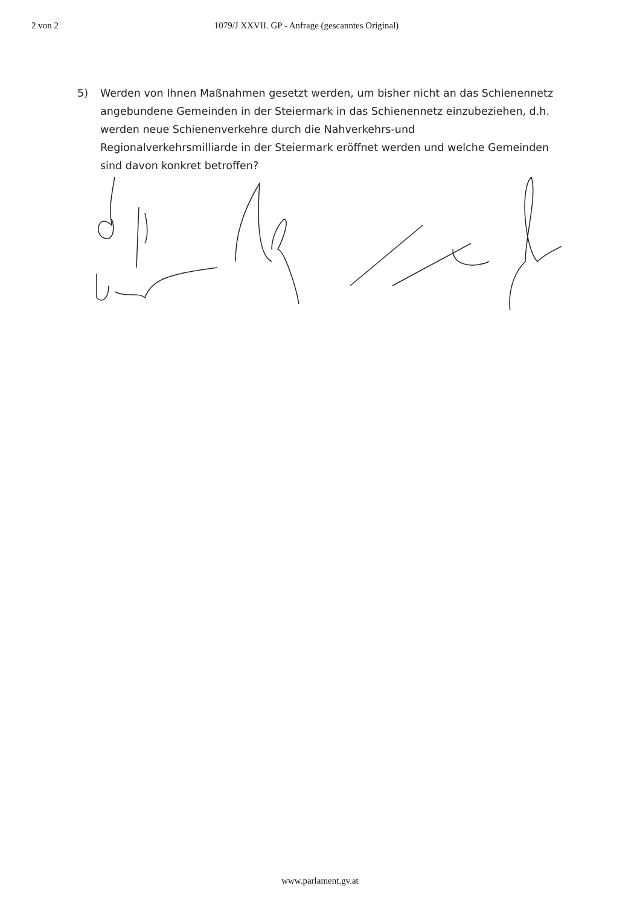2 von 2 1079/J XXVII. GP - Anfrage (gescanntes Original)
5) Werden von Ihnen Maßnahmen gesetzt werden, um bisher nicht an das Schienennetz angebundene Gemeinden in der Steiermark in das Schienennetz einzubeziehen, d.h. werden neue Schienenverkehre durch die Nahverkehrs-und Regionalverkehrsmilliarde in der Steiermark eröffnet werden und welche Gemeinden sind davon konkret betroffen?
www.parlament.gv.at